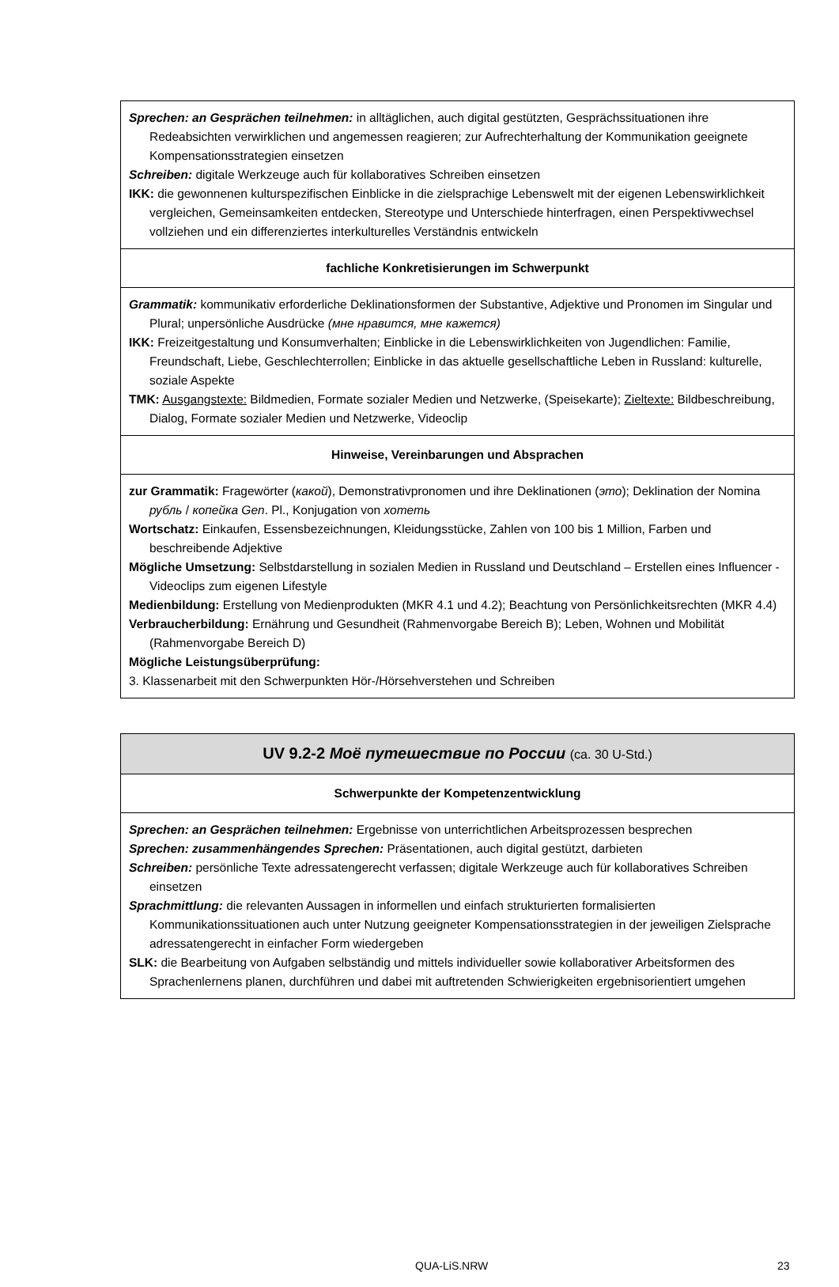| Sprechen: an Gesprächen teilnehmen: in alltäglichen, auch digital gestützten, Gesprächssituationen ihre Redeabsichten verwirklichen und angemessen reagieren; zur Aufrechterhaltung der Kommunikation geeignete Kompensationsstrategien einsetzen Schreiben: digitale Werkzeuge auch für kollaboratives Schreiben einsetzen IKK: die gewonnenen kulturspezifischen Einblicke in die zielsprachige Lebenswelt mit der eigenen Lebenswirklichkeit vergleichen, Gemeinsamkeiten entdecken, Stereotype und Unterschiede hinterfragen, einen Perspektivwechsel vollziehen und ein differenziertes interkulturelles Verständnis entwickeln |
| fachliche Konkretisierungen im Schwerpunkt |
| Grammatik: kommunikativ erforderliche Deklinationsformen der Substantive, Adjektive und Pronomen im Singular und Plural; unpersönliche Ausdrücke (мне нравится, мне кажется) IKK: Freizeitgestaltung und Konsumverhalten; Einblicke in die Lebenswirklichkeiten von Jugendlichen: Familie, Freundschaft, Liebe, Geschlechterrollen; Einblicke in das aktuelle gesellschaftliche Leben in Russland: kulturelle, soziale Aspekte TMK: Ausgangstexte: Bildmedien, Formate sozialer Medien und Netzwerke, (Speisekarte); Zieltexte: Bildbeschreibung, Dialog, Formate sozialer Medien und Netzwerke, Videoclip |
| Hinweise, Vereinbarungen und Absprachen |
| zur Grammatik: Fragewörter ( какой ), Demonstrativpronomen und ihre Deklinationen ( это ); Deklination der Nomina рубль / копейка Gen . Pl., Konjugation von хотеть Wortschatz: Einkaufen, Essensbezeichnungen, Kleidungsstücke, Zahlen von 100 bis 1 Million, Farben und beschreibende Adjektive Mögliche Umsetzung: Selbstdarstellung in sozialen Medien in Russland und Deutschland – Erstellen eines Influencer - Videoclips zum eigenen Lifestyle Medienbildung: Erstellung von Medienprodukten (MKR 4.1 und 4.2); Beachtung von Persönlichkeitsrechten (MKR 4.4) Verbraucherbildung: Ernährung und Gesundheit (Rahmenvorgabe Bereich B); Leben, Wohnen und Mobilität (Rahmenvorgabe Bereich D) Mögliche Leistungsüberprüfung: 3. Klassenarbeit mit den Schwerpunkten Hör-/Hörsehverstehen und Schreiben |
| UV 9.2-2 Моё путешествие по России (ca. 30 U-Std.) |
| Schwerpunkte der Kompetenzentwicklung |
| Sprechen: an Gesprächen teilnehmen: Ergebnisse von unterrichtlichen Arbeitsprozessen besprechen Sprechen: zusammenhängendes Sprechen: Präsentationen, auch digital gestützt, darbieten Schreiben: persönliche Texte adressatengerecht verfassen; digitale Werkzeuge auch für kollaboratives Schreiben einsetzen Sprachmittlung: die relevanten Aussagen in informellen und einfach strukturierten formalisierten Kommunikationssituationen auch unter Nutzung geeigneter Kompensationsstrategien in der jeweiligen Zielsprache adressatengerecht in einfacher Form wiedergeben SLK: die Bearbeitung von Aufgaben selbständig und mittels individueller sowie kollaborativer Arbeitsformen des Sprachenlernens planen, durchführen und dabei mit auftretenden Schwierigkeiten ergebnisorientiert umgehen |
QUA-LiS.NRW 23